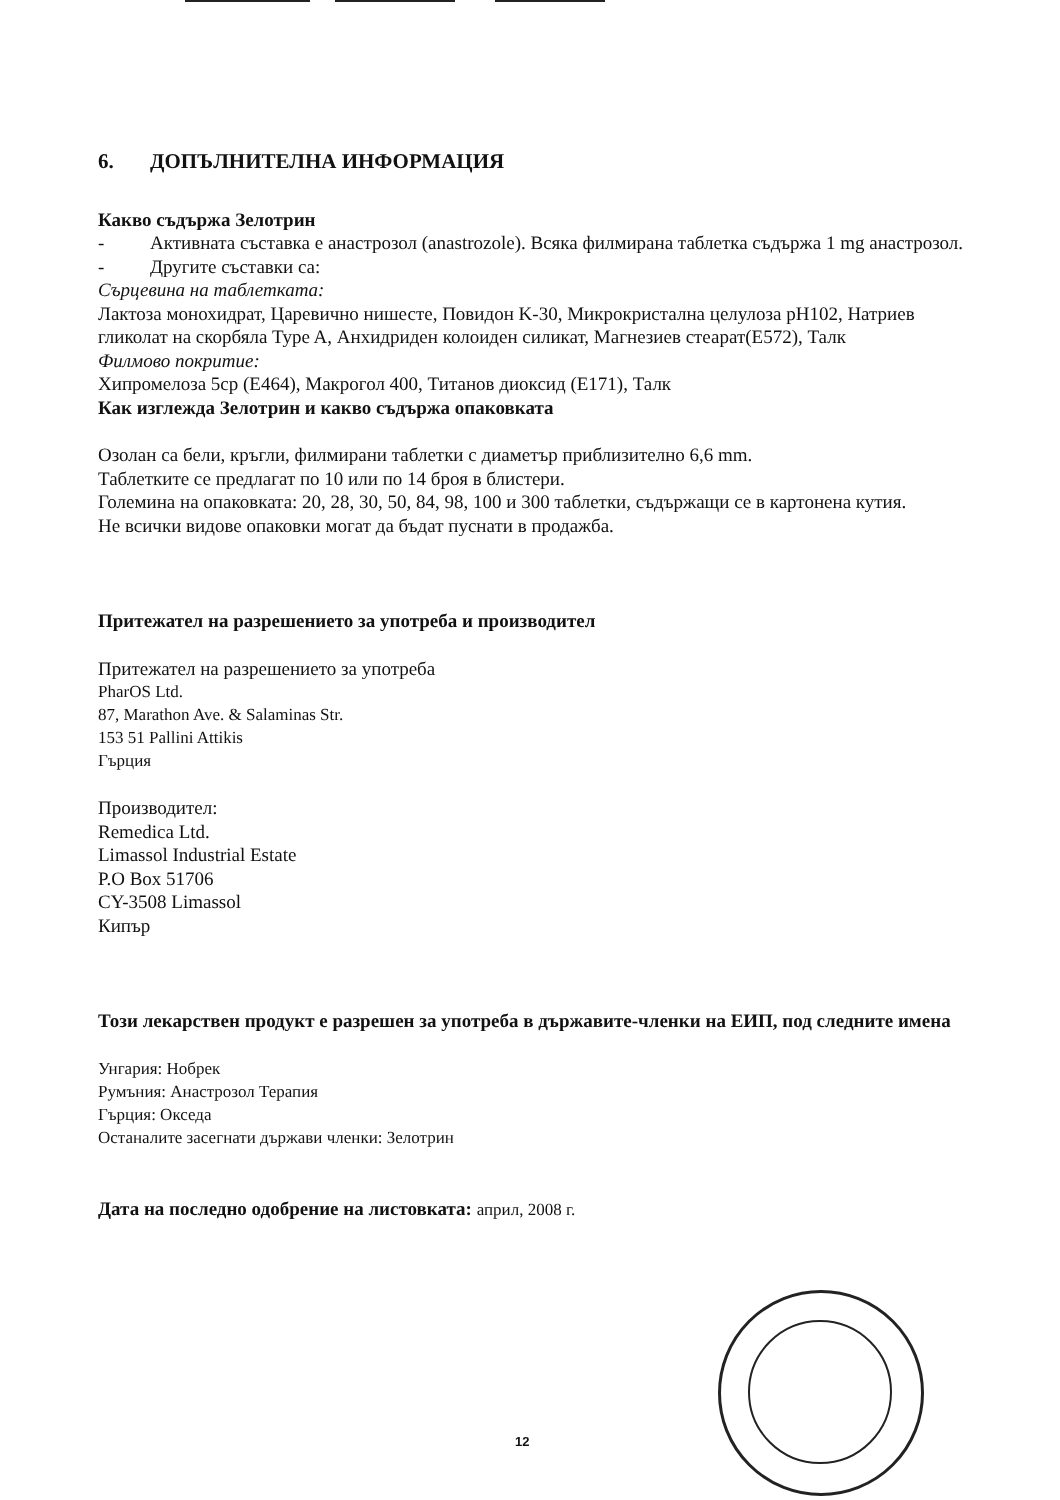6. ДОПЪЛНИТЕЛНА ИНФОРМАЦИЯ
Какво съдържа Зелотрин
- Активната съставка е анастрозол (anastrozole). Всяка филмирана таблетка съдържа 1 mg анастрозол.
- Другите съставки са:
Сърцевина на таблетката:
Лактоза монохидрат, Царевично нишесте, Повидон K-30, Микрокристална целулоза pH102, Натриев гликолат на скорбяла Type A, Анхидриден колоиден силикат, Магнезиев стеарат(E572), Талк
Филмово покритие:
Хипромелоза 5cp (E464), Макрогол 400, Титанов диоксид (E171), Талк
Как изглежда Зелотрин и какво съдържа опаковката
Озолан са бели, кръгли, филмирани таблетки с диаметър приблизително 6,6 mm.
Таблетките се предлагат по 10 или по 14 броя в блистери.
Големина на опаковката: 20, 28, 30, 50, 84, 98, 100 и 300 таблетки, съдържащи се в картонена кутия.
Не всички видове опаковки могат да бъдат пуснати в продажба.
Притежател на разрешението за употреба и производител
Притежател на разрешението за употреба
PharOS Ltd.
87, Marathon Ave. & Salaminas Str.
153 51 Pallini Attikis
Гърция
Производител:
Remedica Ltd.
Limassol Industrial Estate
P.O Box 51706
CY-3508 Limassol
Кипър
Този лекарствен продукт е разрешен за употреба в държавите-членки на ЕИП, под следните имена
Унгария: Нобрек
Румъния: Анастрозол Терапия
Гърция: Окседа
Останалите засегнати държави членки: Зелотрин
Дата на последно одобрение на листовката: април, 2008 г.
12